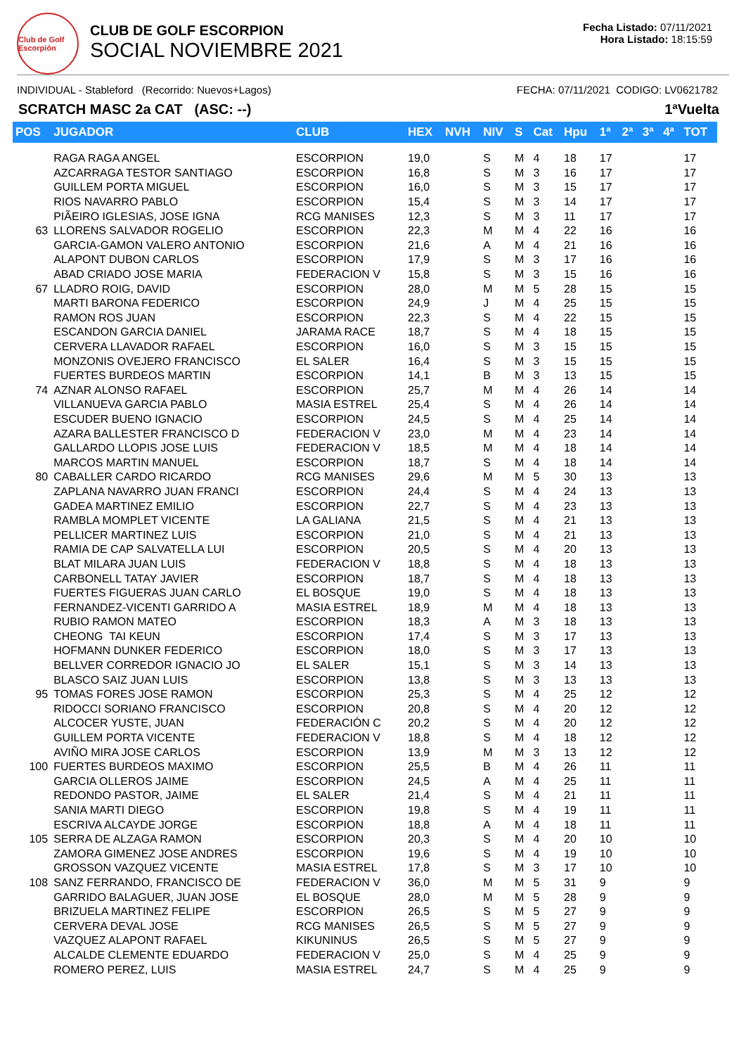Club de Golf Escorpión
CLUB DE GOLF ESCORPION
SOCIAL NOVIEMBRE 2021
Fecha Listado: 07/11/2021
Hora Listado: 18:15:59
INDIVIDUAL - Stableford (Recorrido: Nuevos+Lagos) FECHA: 07/11/2021 CODIGO: LV0621782
SCRATCH MASC 2a CAT (ASC: --) 1ªVuelta
| POS | JUGADOR | CLUB | HEX | NVH | NIV | S | Cat | Hpu | 1ª | 2ª | 3ª | 4ª | TOT |
| --- | --- | --- | --- | --- | --- | --- | --- | --- | --- | --- | --- | --- | --- |
| | RAGA RAGA ANGEL | ESCORPION | 19,0 | | S | M | 4 | 18 | 17 | | | | 17 |
| | AZCARRAGA TESTOR SANTIAGO | ESCORPION | 16,8 | | S | M | 3 | 16 | 17 | | | | 17 |
| | GUILLEM PORTA MIGUEL | ESCORPION | 16,0 | | S | M | 3 | 15 | 17 | | | | 17 |
| | RIOS NAVARRO PABLO | ESCORPION | 15,4 | | S | M | 3 | 14 | 17 | | | | 17 |
| | PIÃEIRO IGLESIAS, JOSE IGNA | RCG MANISES | 12,3 | | S | M | 3 | 11 | 17 | | | | 17 |
| 63 | LLORENS SALVADOR ROGELIO | ESCORPION | 22,3 | | M | M | 4 | 22 | 16 | | | | 16 |
| | GARCIA-GAMON VALERO ANTONIO | ESCORPION | 21,6 | | A | M | 4 | 21 | 16 | | | | 16 |
| | ALAPONT DUBON CARLOS | ESCORPION | 17,9 | | S | M | 3 | 17 | 16 | | | | 16 |
| | ABAD CRIADO JOSE MARIA | FEDERACION V | 15,8 | | S | M | 3 | 15 | 16 | | | | 16 |
| 67 | LLADRO ROIG, DAVID | ESCORPION | 28,0 | | M | M | 5 | 28 | 15 | | | | 15 |
| | MARTI BARONA FEDERICO | ESCORPION | 24,9 | | J | M | 4 | 25 | 15 | | | | 15 |
| | RAMON ROS JUAN | ESCORPION | 22,3 | | S | M | 4 | 22 | 15 | | | | 15 |
| | ESCANDON GARCIA DANIEL | JARAMA RACE | 18,7 | | S | M | 4 | 18 | 15 | | | | 15 |
| | CERVERA LLAVADOR RAFAEL | ESCORPION | 16,0 | | S | M | 3 | 15 | 15 | | | | 15 |
| | MONZONIS OVEJERO FRANCISCO | EL SALER | 16,4 | | S | M | 3 | 15 | 15 | | | | 15 |
| | FUERTES BURDEOS MARTIN | ESCORPION | 14,1 | | B | M | 3 | 13 | 15 | | | | 15 |
| 74 | AZNAR ALONSO RAFAEL | ESCORPION | 25,7 | | M | M | 4 | 26 | 14 | | | | 14 |
| | VILLANUEVA GARCIA PABLO | MASIA ESTREL | 25,4 | | S | M | 4 | 26 | 14 | | | | 14 |
| | ESCUDER BUENO IGNACIO | ESCORPION | 24,5 | | S | M | 4 | 25 | 14 | | | | 14 |
| | AZARA BALLESTER FRANCISCO D | FEDERACION V | 23,0 | | M | M | 4 | 23 | 14 | | | | 14 |
| | GALLARDO LLOPIS JOSE LUIS | FEDERACION V | 18,5 | | M | M | 4 | 18 | 14 | | | | 14 |
| | MARCOS MARTIN MANUEL | ESCORPION | 18,7 | | S | M | 4 | 18 | 14 | | | | 14 |
| 80 | CABALLER CARDO RICARDO | RCG MANISES | 29,6 | | M | M | 5 | 30 | 13 | | | | 13 |
| | ZAPLANA NAVARRO JUAN FRANCI | ESCORPION | 24,4 | | S | M | 4 | 24 | 13 | | | | 13 |
| | GADEA MARTINEZ EMILIO | ESCORPION | 22,7 | | S | M | 4 | 23 | 13 | | | | 13 |
| | RAMBLA MOMPLET VICENTE | LA GALIANA | 21,5 | | S | M | 4 | 21 | 13 | | | | 13 |
| | PELLICER MARTINEZ LUIS | ESCORPION | 21,0 | | S | M | 4 | 21 | 13 | | | | 13 |
| | RAMIA DE CAP SALVATELLA LUI | ESCORPION | 20,5 | | S | M | 4 | 20 | 13 | | | | 13 |
| | BLAT MILARA JUAN LUIS | FEDERACION V | 18,8 | | S | M | 4 | 18 | 13 | | | | 13 |
| | CARBONELL TATAY JAVIER | ESCORPION | 18,7 | | S | M | 4 | 18 | 13 | | | | 13 |
| | FUERTES FIGUERAS JUAN CARLO | EL BOSQUE | 19,0 | | S | M | 4 | 18 | 13 | | | | 13 |
| | FERNANDEZ-VICENTI GARRIDO A | MASIA ESTREL | 18,9 | | M | M | 4 | 18 | 13 | | | | 13 |
| | RUBIO RAMON MATEO | ESCORPION | 18,3 | | A | M | 3 | 18 | 13 | | | | 13 |
| | CHEONG TAI KEUN | ESCORPION | 17,4 | | S | M | 3 | 17 | 13 | | | | 13 |
| | HOFMANN DUNKER FEDERICO | ESCORPION | 18,0 | | S | M | 3 | 17 | 13 | | | | 13 |
| | BELLVER CORREDOR IGNACIO JO | EL SALER | 15,1 | | S | M | 3 | 14 | 13 | | | | 13 |
| | BLASCO SAIZ JUAN LUIS | ESCORPION | 13,8 | | S | M | 3 | 13 | 13 | | | | 13 |
| 95 | TOMAS FORES JOSE RAMON | ESCORPION | 25,3 | | S | M | 4 | 25 | 12 | | | | 12 |
| | RIDOCCI SORIANO FRANCISCO | ESCORPION | 20,8 | | S | M | 4 | 20 | 12 | | | | 12 |
| | ALCOCER YUSTE, JUAN | FEDERACIÓN C | 20,2 | | S | M | 4 | 20 | 12 | | | | 12 |
| | GUILLEM PORTA VICENTE | FEDERACION V | 18,8 | | S | M | 4 | 18 | 12 | | | | 12 |
| | AVIÑO MIRA JOSE CARLOS | ESCORPION | 13,9 | | M | M | 3 | 13 | 12 | | | | 12 |
| 100 | FUERTES BURDEOS MAXIMO | ESCORPION | 25,5 | | B | M | 4 | 26 | 11 | | | | 11 |
| | GARCIA OLLEROS JAIME | ESCORPION | 24,5 | | A | M | 4 | 25 | 11 | | | | 11 |
| | REDONDO PASTOR, JAIME | EL SALER | 21,4 | | S | M | 4 | 21 | 11 | | | | 11 |
| | SANIA MARTI DIEGO | ESCORPION | 19,8 | | S | M | 4 | 19 | 11 | | | | 11 |
| | ESCRIVA ALCAYDE JORGE | ESCORPION | 18,8 | | A | M | 4 | 18 | 11 | | | | 11 |
| 105 | SERRA DE ALZAGA RAMON | ESCORPION | 20,3 | | S | M | 4 | 20 | 10 | | | | 10 |
| | ZAMORA GIMENEZ JOSE ANDRES | ESCORPION | 19,6 | | S | M | 4 | 19 | 10 | | | | 10 |
| | GROSSON VAZQUEZ VICENTE | MASIA ESTREL | 17,8 | | S | M | 3 | 17 | 10 | | | | 10 |
| 108 | SANZ FERRANDO, FRANCISCO DE | FEDERACION V | 36,0 | | M | M | 5 | 31 | 9 | | | | 9 |
| | GARRIDO BALAGUER, JUAN JOSE | EL BOSQUE | 28,0 | | M | M | 5 | 28 | 9 | | | | 9 |
| | BRIZUELA MARTINEZ FELIPE | ESCORPION | 26,5 | | S | M | 5 | 27 | 9 | | | | 9 |
| | CERVERA DEVAL JOSE | RCG MANISES | 26,5 | | S | M | 5 | 27 | 9 | | | | 9 |
| | VAZQUEZ ALAPONT RAFAEL | KIKUNINUS | 26,5 | | S | M | 5 | 27 | 9 | | | | 9 |
| | ALCALDE CLEMENTE EDUARDO | FEDERACION V | 25,0 | | S | M | 4 | 25 | 9 | | | | 9 |
| | ROMERO PEREZ, LUIS | MASIA ESTREL | 24,7 | | S | M | 4 | 25 | 9 | | | | 9 |